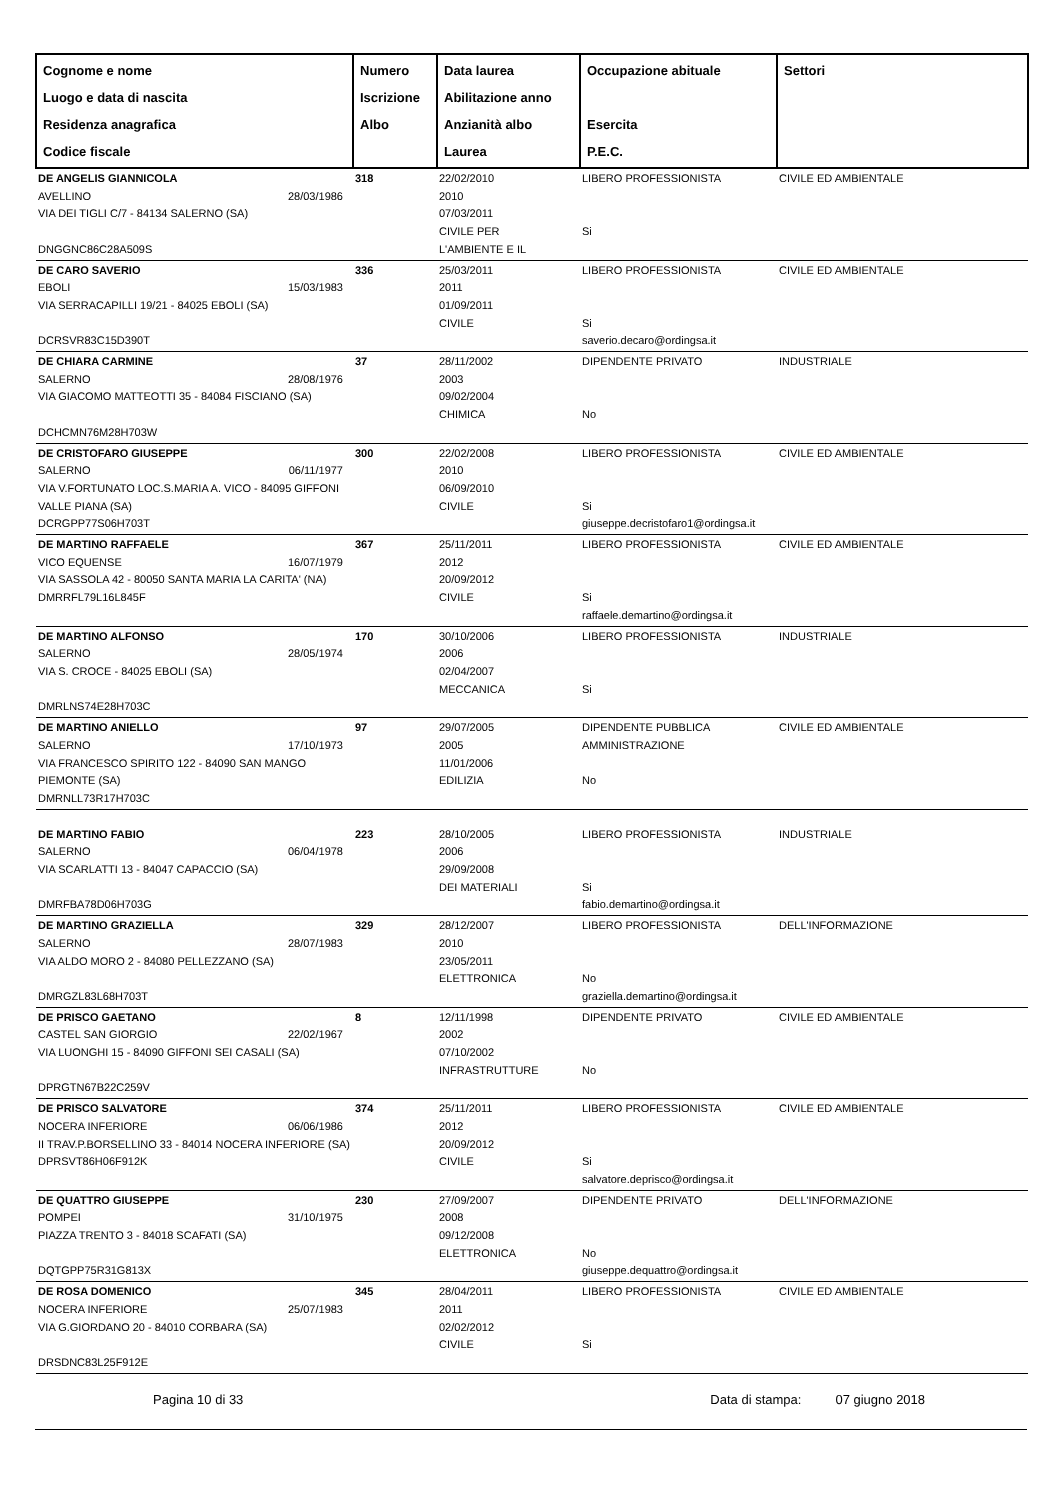| Cognome e nome Luogo e data di nascita Residenza anagrafica Codice fiscale | Numero Iscrizione Albo | Data laurea Abilitazione anno Anzianità albo Laurea | Occupazione abituale Esercita P.E.C. | Settori |
| --- | --- | --- | --- | --- |
| DE ANGELIS GIANNICOLA AVELLINO 28/03/1986 VIA DEI TIGLI C/7 - 84134 SALERNO (SA) DNGGNC86C28A509S | 318 | 22/02/2010 2010 07/03/2011 CIVILE PER L'AMBIENTE E IL | LIBERO PROFESSIONISTA Si | CIVILE ED AMBIENTALE |
| DE CARO SAVERIO EBOLI 15/03/1983 VIA SERRACAPILLI 19/21 - 84025 EBOLI (SA) DCRSVR83C15D390T | 336 | 25/03/2011 2011 01/09/2011 CIVILE | LIBERO PROFESSIONISTA Si saverio.decaro@ordingsa.it | CIVILE ED AMBIENTALE |
| DE CHIARA CARMINE SALERNO 28/08/1976 VIA GIACOMO MATTEOTTI 35 - 84084 FISCIANO (SA) DCHCMN76M28H703W | 37 | 28/11/2002 2003 09/02/2004 CHIMICA | DIPENDENTE PRIVATO No | INDUSTRIALE |
| DE CRISTOFARO GIUSEPPE SALERNO 06/11/1977 VIA V.FORTUNATO LOC.S.MARIA A. VICO - 84095 GIFFONI VALLE PIANA (SA) DCRGPP77S06H703T | 300 | 22/02/2008 2010 06/09/2010 CIVILE | LIBERO PROFESSIONISTA Si giuseppe.decristofaro1@ordingsa.it | CIVILE ED AMBIENTALE |
| DE MARTINO RAFFAELE VICO EQUENSE 16/07/1979 VIA SASSOLA 42 - 80050 SANTA MARIA LA CARITA' (NA) DMRRFL79L16L845F | 367 | 25/11/2011 2012 20/09/2012 CIVILE | LIBERO PROFESSIONISTA Si raffaele.demartino@ordingsa.it | CIVILE ED AMBIENTALE |
| DE MARTINO ALFONSO SALERNO 28/05/1974 VIA S. CROCE - 84025 EBOLI (SA) DMRLNS74E28H703C | 170 | 30/10/2006 2006 02/04/2007 MECCANICA | LIBERO PROFESSIONISTA Si | INDUSTRIALE |
| DE MARTINO ANIELLO SALERNO 17/10/1973 VIA FRANCESCO SPIRITO 122 - 84090 SAN MANGO PIEMONTE (SA) DMRNLL73R17H703C | 97 | 29/07/2005 2005 11/01/2006 EDILIZIA | DIPENDENTE PUBBLICA AMMINISTRAZIONE No | CIVILE ED AMBIENTALE |
| DE MARTINO FABIO SALERNO 06/04/1978 VIA SCARLATTI 13 - 84047 CAPACCIO (SA) DMRFBA78D06H703G | 223 | 28/10/2005 2006 29/09/2008 DEI MATERIALI | LIBERO PROFESSIONISTA Si fabio.demartino@ordingsa.it | INDUSTRIALE |
| DE MARTINO GRAZIELLA SALERNO 28/07/1983 VIA ALDO MORO 2 - 84080 PELLEZZANO (SA) DMRGZL83L68H703T | 329 | 28/12/2007 2010 23/05/2011 ELETTRONICA | LIBERO PROFESSIONISTA No graziella.demartino@ordingsa.it | DELL'INFORMAZIONE |
| DE PRISCO GAETANO CASTEL SAN GIORGIO 22/02/1967 VIA LUONGHI 15 - 84090 GIFFONI SEI CASALI (SA) DPRGTN67B22C259V | 8 | 12/11/1998 2002 07/10/2002 INFRASTRUTTURE | DIPENDENTE PRIVATO No | CIVILE ED AMBIENTALE |
| DE PRISCO SALVATORE NOCERA INFERIORE 06/06/1986 II TRAV.P.BORSELLINO 33 - 84014 NOCERA INFERIORE (SA) DPRSVT86H06F912K | 374 | 25/11/2011 2012 20/09/2012 CIVILE | LIBERO PROFESSIONISTA Si salvatore.deprisco@ordingsa.it | CIVILE ED AMBIENTALE |
| DE QUATTRO GIUSEPPE POMPEI 31/10/1975 PIAZZA TRENTO 3 - 84018 SCAFATI (SA) DQTGPP75R31G813X | 230 | 27/09/2007 2008 09/12/2008 ELETTRONICA | DIPENDENTE PRIVATO No giuseppe.dequattro@ordingsa.it | DELL'INFORMAZIONE |
| DE ROSA DOMENICO NOCERA INFERIORE 25/07/1983 VIA G.GIORDANO 20 - 84010 CORBARA (SA) DRSDNC83L25F912E | 345 | 28/04/2011 2011 02/02/2012 CIVILE | LIBERO PROFESSIONISTA Si | CIVILE ED AMBIENTALE |
Pagina 10 di 33 Data di stampa: 07 giugno 2018